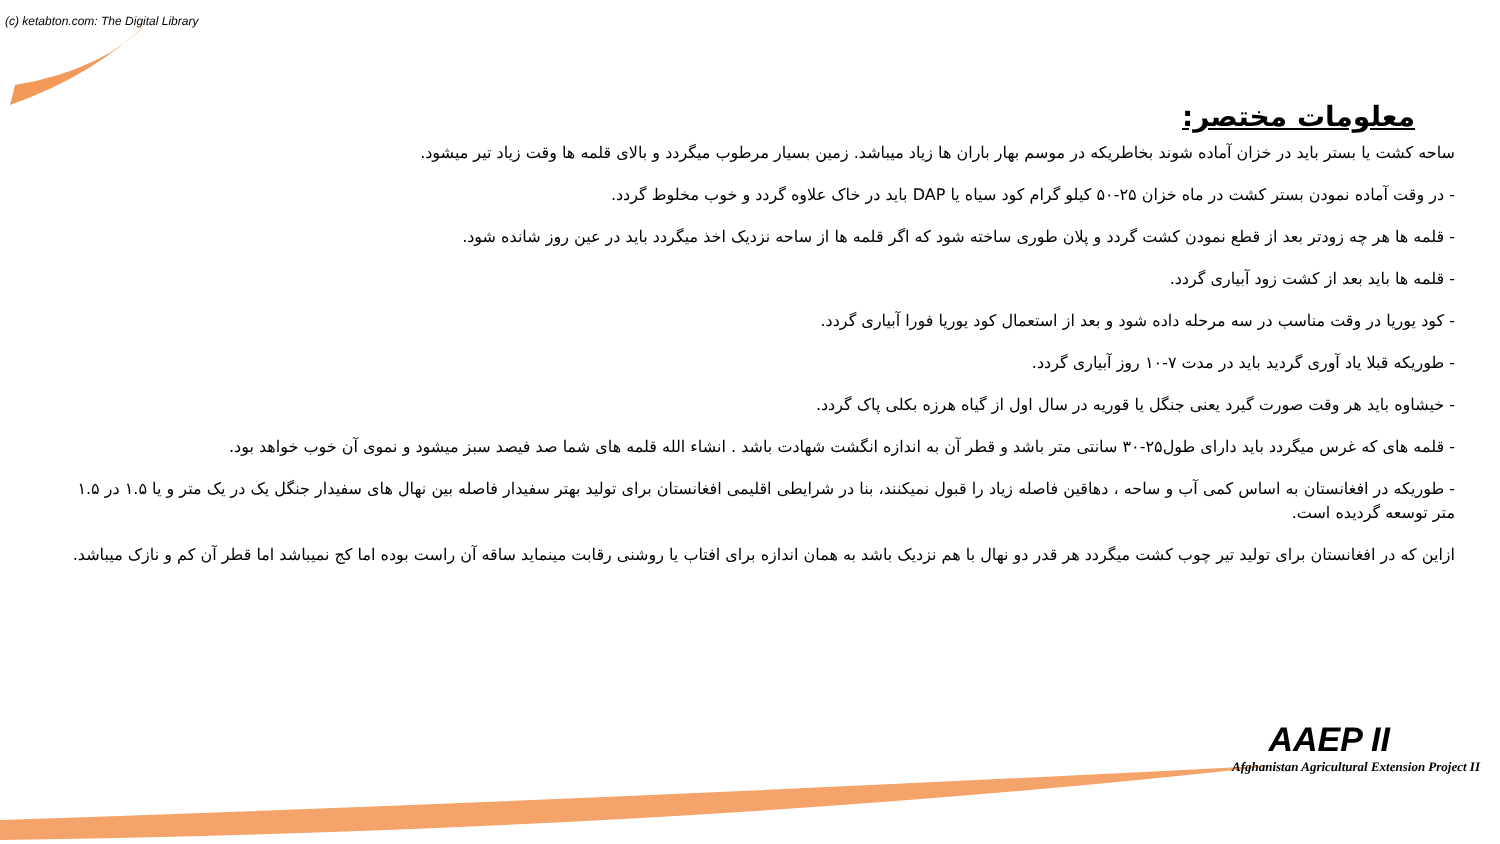(c) ketabton.com: The Digital Library
معلومات مختصر:
ساحه کشت یا بستر باید در خزان آماده شوند بخاطریکه در موسم بهار باران ها زیاد میباشد. زمین بسیار مرطوب میگردد و بالای قلمه ها وقت زیاد تیر میشود.
- در وقت آماده نمودن بستر کشت در ماه خزان ۲۵-۵۰ کیلو گرام کود سیاه یا DAP باید در خاک علاوه گردد و خوب مخلوط گردد.
- قلمه ها هر چه زودتر بعد از قطع نمودن کشت گردد و پلان طوری ساخته شود که اگر قلمه ها از ساحه نزدیک اخذ میگردد باید در عین روز شانده شود.
- قلمه ها باید بعد از کشت زود آبیاری گردد.
- کود یوریا در وقت مناسب در سه مرحله داده شود و بعد از استعمال کود یوریا فورا آبیاری گردد.
- طوریکه قبلا یاد آوری گردید باید در مدت ۷-۱۰ روز آبیاری گردد.
- خیشاوه باید هر وقت صورت گیرد یعنی جنگل یا قوریه در سال اول از گیاه هرزه بکلی پاک گردد.
- قلمه های که غرس میگردد باید دارای طول۲۵-۳۰ سانتی متر باشد و قطر آن به اندازه انگشت شهادت باشد . انشاء الله قلمه های شما صد فیصد سبز میشود و نموی آن خوب خواهد بود.
- طوریکه در افغانستان به اساس کمی آب و ساحه ، دهاقین فاصله زیاد را قبول نمیکنند، بنا در شرایطی اقلیمی افغانستان برای تولید بهتر سفیدار فاصله بین نهال های سفیدار جنگل یک در یک متر و یا ۱.۵ در ۱.۵ متر توسعه گردیده است.
ازاین که در افغانستان برای تولید تیر چوب کشت میگردد هر قدر دو نهال با هم نزدیک باشد به همان اندازه برای افتاب یا روشنی رقابت مینماید ساقه آن راست بوده اما کج نمیباشد اما قطر آن کم و نازک میباشد.
AAEP II
Afghanistan Agricultural Extension Project II